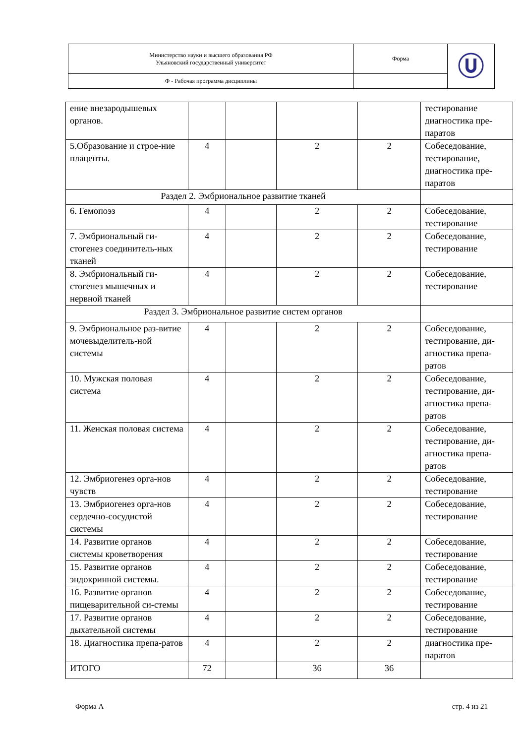| Министерство науки и высшего образования РФ Ульяновский государственный университет | Форма | |
| Ф - Рабочая программа дисциплины | | |
| ение внезародышевых органов. | | | | | тестирование диагностика пре-паратов |
| 5.Образование и строе-ние плаценты. | 4 | | 2 | 2 | Собеседование, тестирование, диагностика пре-паратов |
| Раздел 2. Эмбриональное развитие тканей | | | | | |
| 6. Гемопоэз | 4 | | 2 | 2 | Собеседование, тестирование |
| 7. Эмбриональный ги-стогенез соединитель-ных тканей | 4 | | 2 | 2 | Собеседование, тестирование |
| 8. Эмбриональный ги-стогенез мышечных и нервной тканей | 4 | | 2 | 2 | Собеседование, тестирование |
| Раздел 3. Эмбриональное развитие систем органов | | | | | |
| 9. Эмбриональное раз-витие мочевыделитель-ной системы | 4 | | 2 | 2 | Собеседование, тестирование, ди-агностика препа-ратов |
| 10. Мужская половая система | 4 | | 2 | 2 | Собеседование, тестирование, ди-агностика препа-ратов |
| 11. Женская половая система | 4 | | 2 | 2 | Собеседование, тестирование, ди-агностика препа-ратов |
| 12. Эмбриогенез орга-нов чувств | 4 | | 2 | 2 | Собеседование, тестирование |
| 13. Эмбриогенез орга-нов сердечно-сосудистой системы | 4 | | 2 | 2 | Собеседование, тестирование |
| 14. Развитие органов системы кроветворения | 4 | | 2 | 2 | Собеседование, тестирование |
| 15. Развитие органов эндокринной системы. | 4 | | 2 | 2 | Собеседование, тестирование |
| 16. Развитие органов пищеварительной си-стемы | 4 | | 2 | 2 | Собеседование, тестирование |
| 17. Развитие органов дыхательной системы | 4 | | 2 | 2 | Собеседование, тестирование |
| 18. Диагностика препа-ратов | 4 | | 2 | 2 | диагностика пре-паратов |
| ИТОГО | 72 | | 36 | 36 | |
Форма А стр. 4 из 21